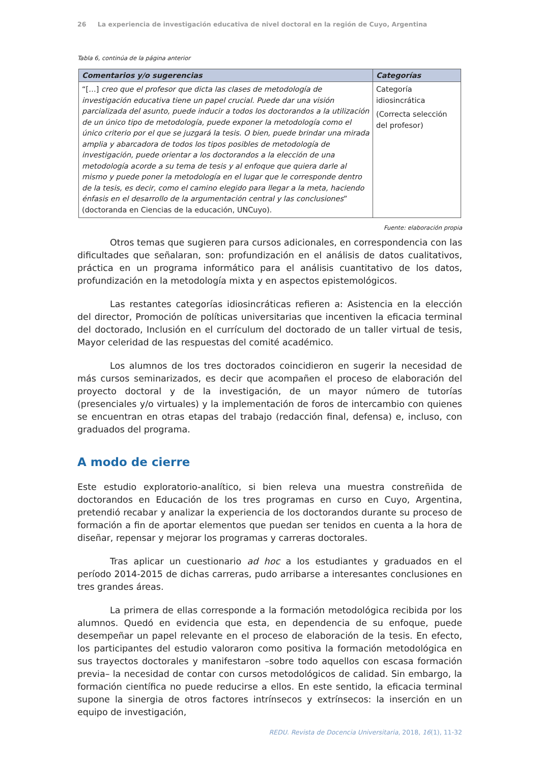26 La experiencia de investigación educativa de nivel doctoral en la región de Cuyo, Argentina
Tabla 6, continúa de la página anterior
| Comentarios y/o sugerencias | Categorías |
| --- | --- |
| “[…] creo que el profesor que dicta las clases de metodología de investigación educativa tiene un papel crucial. Puede dar una visión parcializada del asunto, puede inducir a todos los doctorandos a la utilización de un único tipo de metodología, puede exponer la metodología como el único criterio por el que se juzgará la tesis. O bien, puede brindar una mirada amplia y abarcadora de todos los tipos posibles de metodología de investigación, puede orientar a los doctorandos a la elección de una metodología acorde a su tema de tesis y al enfoque que quiera darle al mismo y puede poner la metodología en el lugar que le corresponde dentro de la tesis, es decir, como el camino elegido para llegar a la meta, haciendo énfasis en el desarrollo de la argumentación central y las conclusiones ” (doctoranda en Ciencias de la educación, UNCuyo). | Categoría idiosincrática (Correcta selección del profesor) |
Fuente: elaboración propia
Otros temas que sugieren para cursos adicionales, en correspondencia con las dificultades que señalaran, son: profundización en el análisis de datos cualitativos, práctica en un programa informático para el análisis cuantitativo de los datos, profundización en la metodología mixta y en aspectos epistemológicos.
Las restantes categorías idiosincráticas refieren a: Asistencia en la elección del director, Promoción de políticas universitarias que incentiven la eficacia terminal del doctorado, Inclusión en el currículum del doctorado de un taller virtual de tesis, Mayor celeridad de las respuestas del comité académico.
Los alumnos de los tres doctorados coincidieron en sugerir la necesidad de más cursos seminarizados, es decir que acompañen el proceso de elaboración del proyecto doctoral y de la investigación, de un mayor número de tutorías (presenciales y/o virtuales) y la implementación de foros de intercambio con quienes se encuentran en otras etapas del trabajo (redacción final, defensa) e, incluso, con graduados del programa.
A modo de cierre
Este estudio exploratorio-analítico, si bien releva una muestra constreñida de doctorandos en Educación de los tres programas en curso en Cuyo, Argentina, pretendió recabar y analizar la experiencia de los doctorandos durante su proceso de formación a fin de aportar elementos que puedan ser tenidos en cuenta a la hora de diseñar, repensar y mejorar los programas y carreras doctorales.
Tras aplicar un cuestionario ad hoc a los estudiantes y graduados en el período 2014-2015 de dichas carreras, pudo arribarse a interesantes conclusiones en tres grandes áreas.
La primera de ellas corresponde a la formación metodológica recibida por los alumnos. Quedó en evidencia que esta, en dependencia de su enfoque, puede desempeñar un papel relevante en el proceso de elaboración de la tesis. En efecto, los participantes del estudio valoraron como positiva la formación metodológica en sus trayectos doctorales y manifestaron –sobre todo aquellos con escasa formación previa– la necesidad de contar con cursos metodológicos de calidad. Sin embargo, la formación científica no puede reducirse a ellos. En este sentido, la eficacia terminal supone la sinergia de otros factores intrínsecos y extrínsecos: la inserción en un equipo de investigación,
REDU. Revista de Docencia Universitaria, 2018, 16(1), 11-32